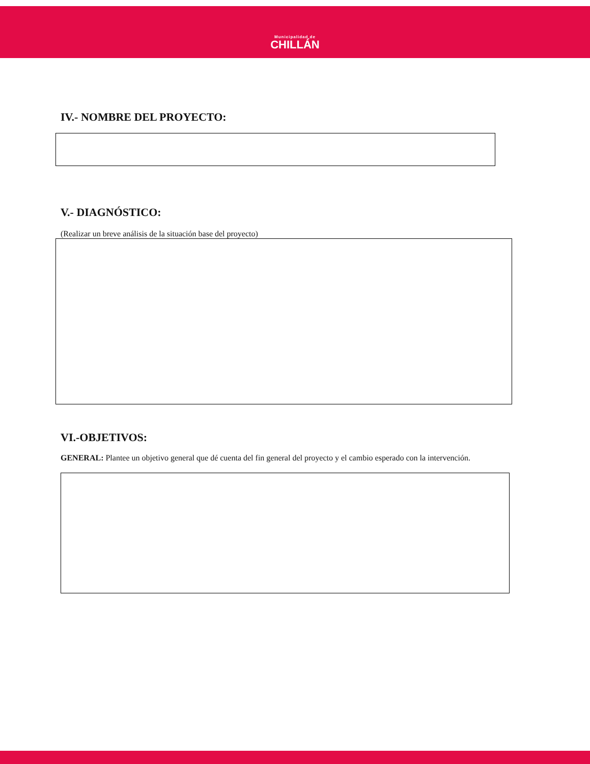Municipalidad de
CHILLÁN
IV.- NOMBRE DEL PROYECTO:
V.- DIAGNÓSTICO:
(Realizar un breve análisis de la situación base del proyecto)
VI.-OBJETIVOS:
GENERAL: Plantee un objetivo general que dé cuenta del fin general del proyecto y el cambio esperado con la intervención.